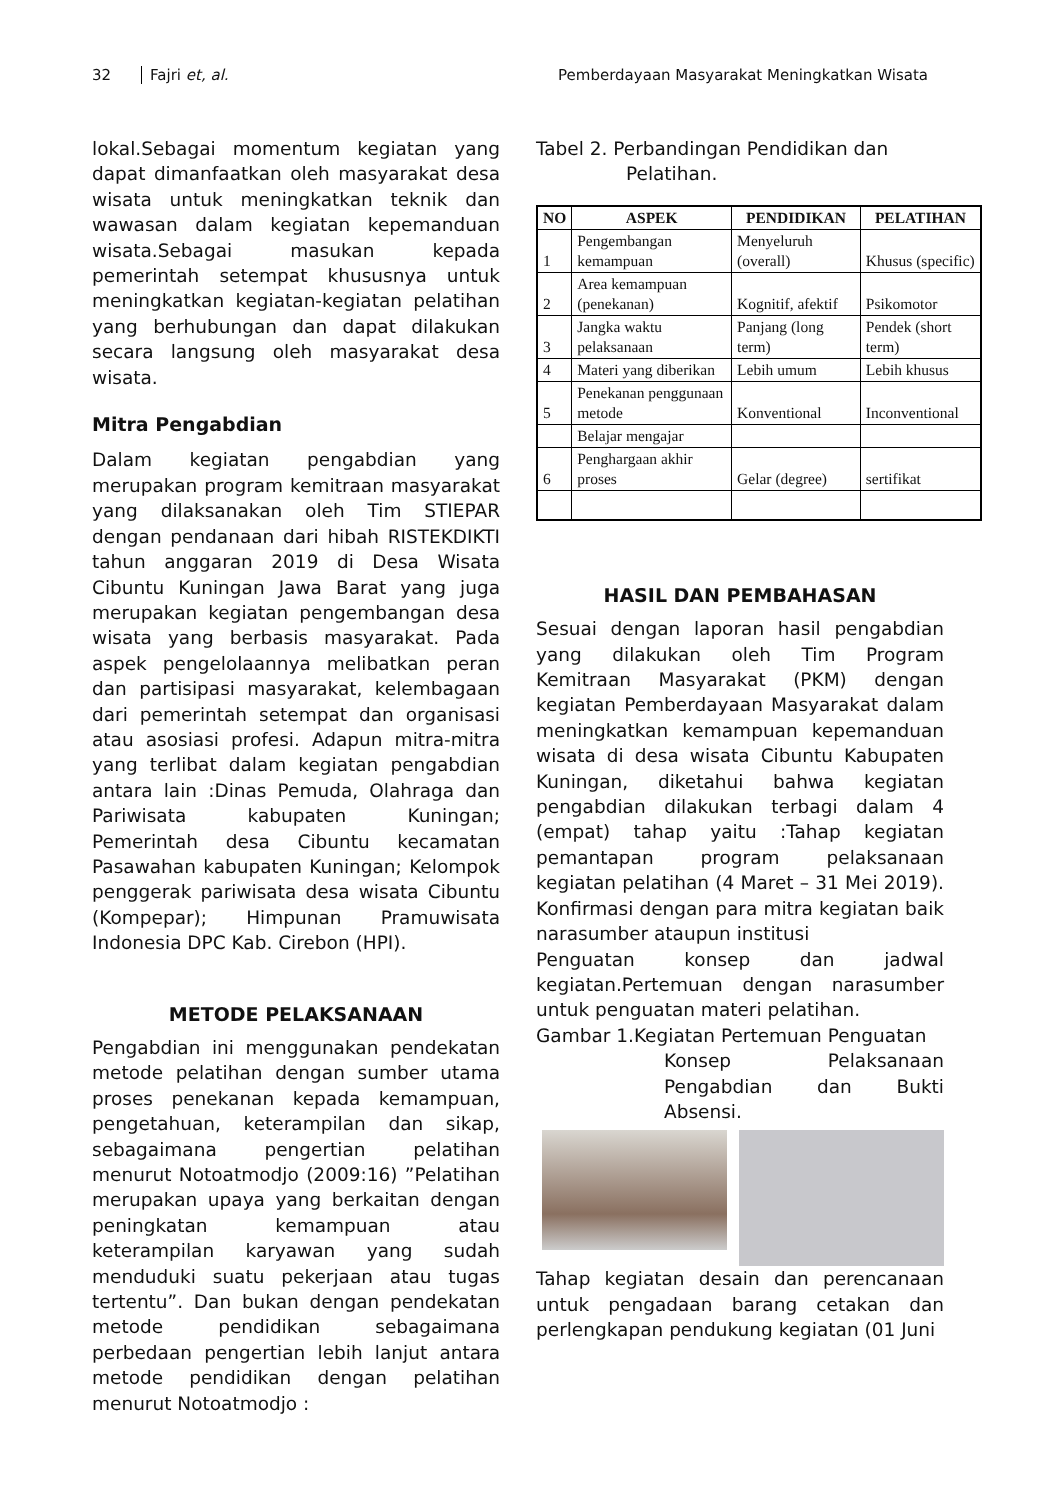32 Fajri et, al. Pemberdayaan Masyarakat Meningkatkan Wisata
lokal.Sebagai momentum kegiatan yang dapat dimanfaatkan oleh masyarakat desa wisata untuk meningkatkan teknik dan wawasan dalam kegiatan kepemanduan wisata.Sebagai masukan kepada pemerintah setempat khususnya untuk meningkatkan kegiatan-kegiatan pelatihan yang berhubungan dan dapat dilakukan secara langsung oleh masyarakat desa wisata.
Mitra Pengabdian
Dalam kegiatan pengabdian yang merupakan program kemitraan masyarakat yang dilaksanakan oleh Tim STIEPAR dengan pendanaan dari hibah RISTEKDIKTI tahun anggaran 2019 di Desa Wisata Cibuntu Kuningan Jawa Barat yang juga merupakan kegiatan pengembangan desa wisata yang berbasis masyarakat. Pada aspek pengelolaannya melibatkan peran dan partisipasi masyarakat, kelembagaan dari pemerintah setempat dan organisasi atau asosiasi profesi. Adapun mitra-mitra yang terlibat dalam kegiatan pengabdian antara lain :Dinas Pemuda, Olahraga dan Pariwisata kabupaten Kuningan; Pemerintah desa Cibuntu kecamatan Pasawahan kabupaten Kuningan; Kelompok penggerak pariwisata desa wisata Cibuntu (Kompepar); Himpunan Pramuwisata Indonesia DPC Kab. Cirebon (HPI).
METODE PELAKSANAAN
Pengabdian ini menggunakan pendekatan metode pelatihan dengan sumber utama proses penekanan kepada kemampuan, pengetahuan, keterampilan dan sikap, sebagaimana pengertian pelatihan menurut Notoatmodjo (2009:16) ”Pelatihan merupakan upaya yang berkaitan dengan peningkatan kemampuan atau keterampilan karyawan yang sudah menduduki suatu pekerjaan atau tugas tertentu”. Dan bukan dengan pendekatan metode pendidikan sebagaimana perbedaan pengertian lebih lanjut antara metode pendidikan dengan pelatihan menurut Notoatmodjo :
Tabel 2. Perbandingan Pendidikan dan
Pelatihan.
| NO | ASPEK | PENDIDIKAN | PELATIHAN |
| --- | --- | --- | --- |
| 1 | Pengembangan kemampuan | Menyeluruh (overall) | Khusus (specific) |
| 2 | Area kemampuan (penekanan) | Kognitif, afektif | Psikomotor |
| 3 | Jangka waktu pelaksanaan | Panjang (long term) | Pendek (short term) |
| 4 | Materi yang diberikan | Lebih umum | Lebih khusus |
| 5 | Penekanan penggunaan metode | Konventional | Inconventional |
| | Belajar mengajar | | |
| 6 | Penghargaan akhir proses | Gelar (degree) | sertifikat |
HASIL DAN PEMBAHASAN
Sesuai dengan laporan hasil pengabdian yang dilakukan oleh Tim Program Kemitraan Masyarakat (PKM) dengan kegiatan Pemberdayaan Masyarakat dalam meningkatkan kemampuan kepemanduan wisata di desa wisata Cibuntu Kabupaten Kuningan, diketahui bahwa kegiatan pengabdian dilakukan terbagi dalam 4 (empat) tahap yaitu :Tahap kegiatan pemantapan program pelaksanaan kegiatan pelatihan (4 Maret – 31 Mei 2019). Konfirmasi dengan para mitra kegiatan baik narasumber ataupun institusi
Penguatan konsep dan jadwal kegiatan.Pertemuan dengan narasumber untuk penguatan materi pelatihan.
Gambar 1.Kegiatan Pertemuan Penguatan
Konsep Pelaksanaan Pengabdian dan Bukti Absensi.
Tahap kegiatan desain dan perencanaan untuk pengadaan barang cetakan dan perlengkapan pendukung kegiatan (01 Juni